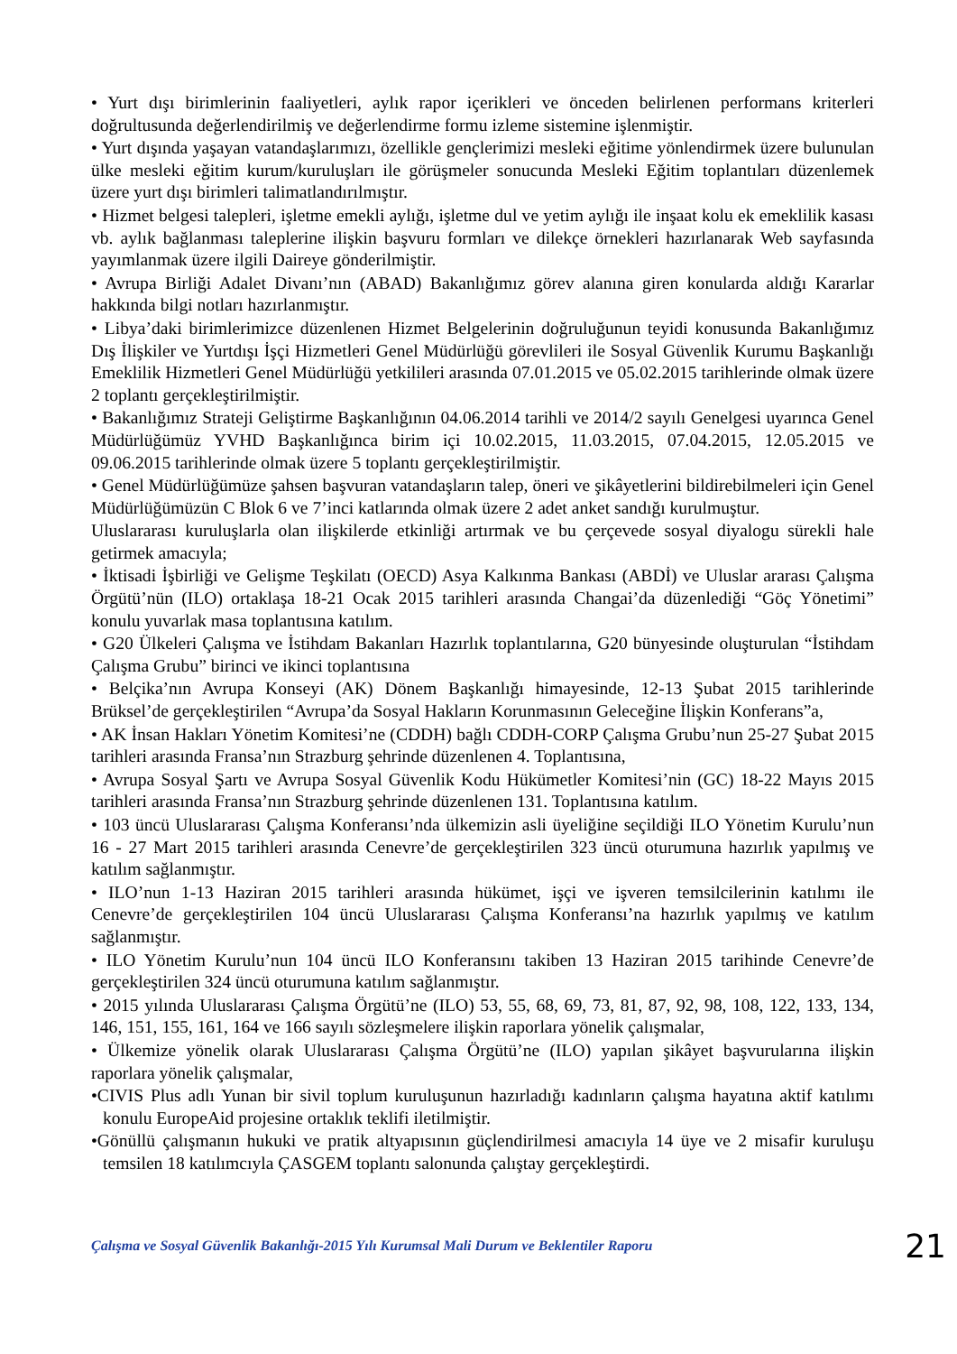• Yurt dışı birimlerinin faaliyetleri, aylık rapor içerikleri ve önceden belirlenen performans kriterleri doğrultusunda değerlendirilmiş ve değerlendirme formu izleme sistemine işlenmiştir.
• Yurt dışında yaşayan vatandaşlarımızı, özellikle gençlerimizi mesleki eğitime yönlendirmek üzere bulunulan ülke mesleki eğitim kurum/kuruluşları ile görüşmeler sonucunda Mesleki Eğitim toplantıları düzenlemek üzere yurt dışı birimleri talimatlandırılmıştır.
• Hizmet belgesi talepleri, işletme emekli aylığı, işletme dul ve yetim aylığı ile inşaat kolu ek emeklilik kasası vb. aylık bağlanması taleplerine ilişkin başvuru formları ve dilekçe örnekleri hazırlanarak Web sayfasında yayımlanmak üzere ilgili Daireye gönderilmiştir.
• Avrupa Birliği Adalet Divanı’nın (ABAD) Bakanlığımız görev alanına giren konularda aldığı Kararlar hakkında bilgi notları hazırlanmıştır.
• Libya’daki birimlerimizce düzenlenen Hizmet Belgelerinin doğruluğunun teyidi konusunda Bakanlığımız Dış İlişkiler ve Yurtdışı İşçi Hizmetleri Genel Müdürlüğü görevlileri ile Sosyal Güvenlik Kurumu Başkanlığı Emeklilik Hizmetleri Genel Müdürlüğü yetkilileri arasında 07.01.2015 ve 05.02.2015 tarihlerinde olmak üzere 2 toplantı gerçekleştirilmiştir.
• Bakanlığımız Strateji Geliştirme Başkanlığının 04.06.2014 tarihli ve 2014/2 sayılı Genelgesi uyarınca Genel Müdürlüğümüz YVHD Başkanlığınca birim içi 10.02.2015, 11.03.2015, 07.04.2015, 12.05.2015 ve 09.06.2015 tarihlerinde olmak üzere 5 toplantı gerçekleştirilmiştir.
• Genel Müdürlüğümüze şahsen başvuran vatandaşların talep, öneri ve şikâyetlerini bildirebilmeleri için Genel Müdürlüğümüzün C Blok 6 ve 7’inci katlarında olmak üzere 2 adet anket sandığı kurulmuştur.
Uluslararası kuruluşlarla olan ilişkilerde etkinliği artırmak ve bu çerçevede sosyal diyalogu sürekli hale getirmek amacıyla;
• İktisadi İşbirliği ve Gelişme Teşkilatı (OECD) Asya Kalkınma Bankası (ABDİ) ve Uluslar ararası Çalışma Örgütü’nün (ILO) ortaklaşa 18-21 Ocak 2015 tarihleri arasında Changai’da düzenlediği “Göç Yönetimi” konulu yuvarlak masa toplantısına katılım.
• G20 Ülkeleri Çalışma ve İstihdam Bakanları Hazırlık toplantılarına, G20 bünyesinde oluşturulan “İstihdam Çalışma Grubu” birinci ve ikinci toplantısına
• Belçika’nın Avrupa Konseyi (AK) Dönem Başkanlığı himayesinde, 12-13 Şubat 2015 tarihlerinde Brüksel’de gerçekleştirilen “Avrupa’da Sosyal Hakların Korunmasının Geleceğine İlişkin Konferans”a,
• AK İnsan Hakları Yönetim Komitesi’ne (CDDH) bağlı CDDH-CORP Çalışma Grubu’nun 25-27 Şubat 2015 tarihleri arasında Fransa’nın Strazburg şehrinde düzenlenen 4. Toplantısına,
• Avrupa Sosyal Şartı ve Avrupa Sosyal Güvenlik Kodu Hükümetler Komitesi’nin (GC) 18-22 Mayıs 2015 tarihleri arasında Fransa’nın Strazburg şehrinde düzenlenen 131. Toplantısına katılım.
• 103 üncü Uluslararası Çalışma Konferansı’nda ülkemizin asli üyeliğine seçildiği ILO Yönetim Kurulu’nun 16 - 27 Mart 2015 tarihleri arasında Cenevre’de gerçekleştirilen 323 üncü oturumuna hazırlık yapılmış ve katılım sağlanmıştır.
• ILO’nun 1-13 Haziran 2015 tarihleri arasında hükümet, işçi ve işveren temsilcilerinin katılımı ile Cenevre’de gerçekleştirilen 104 üncü Uluslararası Çalışma Konferansı’na hazırlık yapılmış ve katılım sağlanmıştır.
• ILO Yönetim Kurulu’nun 104 üncü ILO Konferansını takiben 13 Haziran 2015 tarihinde Cenevre’de gerçekleştirilen 324 üncü oturumuna katılım sağlanmıştır.
• 2015 yılında Uluslararası Çalışma Örgütü’ne (ILO) 53, 55, 68, 69, 73, 81, 87, 92, 98, 108, 122, 133, 134, 146, 151, 155, 161, 164 ve 166 sayılı sözleşmelere ilişkin raporlara yönelik çalışmalar,
• Ülkemize yönelik olarak Uluslararası Çalışma Örgütü’ne (ILO) yapılan şikâyet başvurularına ilişkin raporlara yönelik çalışmalar,
•CIVIS Plus adlı Yunan bir sivil toplum kuruluşunun hazırladığı kadınların çalışma hayatına aktif katılımı konulu EuropeAid projesine ortaklık teklifi iletilmiştir.
•Gönüllü çalışmanın hukuki ve pratik altyapısının güçlendirilmesi amacıyla 14 üye ve 2 misafir kuruluşu temsilen 18 katılımcıyla ÇASGEM toplantı salonunda çalıştay gerçekleştirdi.
Çalışma ve Sosyal Güvenlik Bakanlığı-2015 Yılı Kurumsal Mali Durum ve Beklentiler Raporu 21